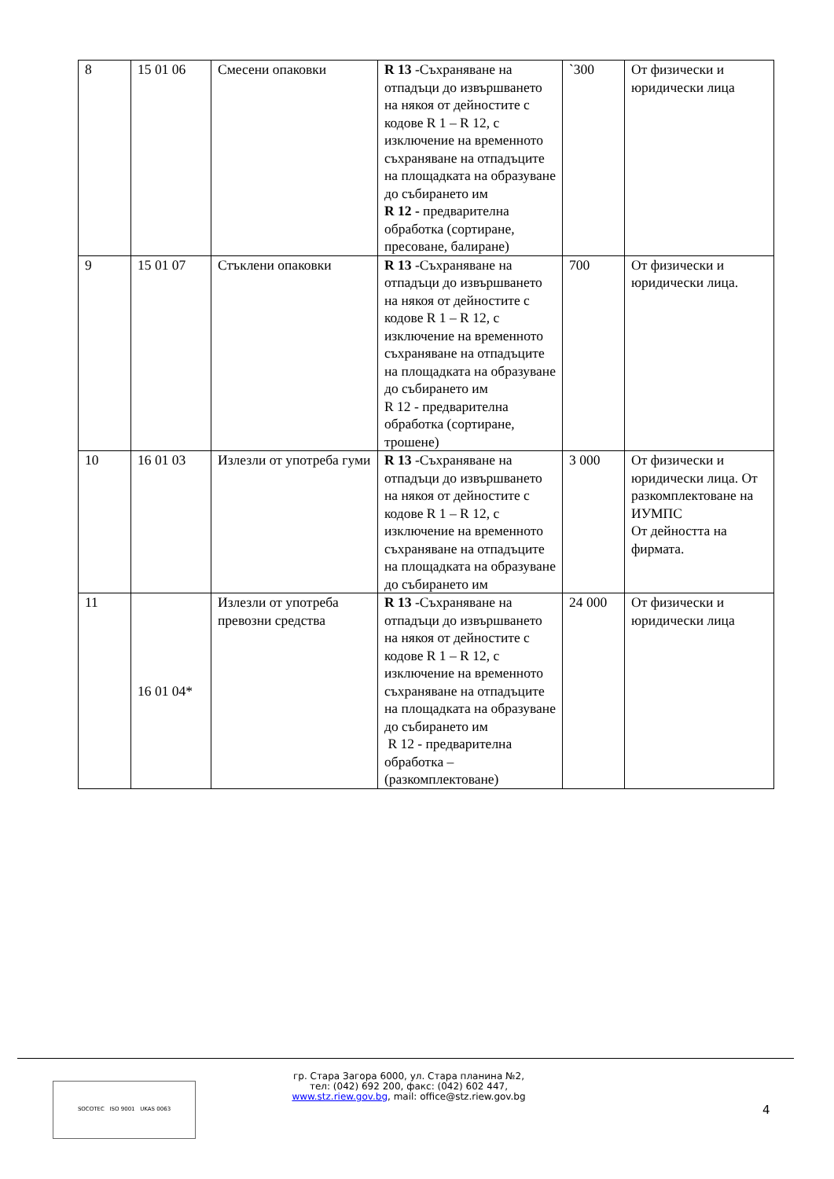| 8 | 15 01 06 | Смесени опаковки | R 13 -Съхраняване на отпадъци до извършването на някоя от дейностите с кодове R 1 – R 12, с изключение на временното съхраняване на отпадъците на площадката на образуване до събирането им R 12 - предварителна обработка (сортиране, пресоване, балиране) | `300 | От физически и юридически лица |
| 9 | 15 01 07 | Стъклени опаковки | R 13 -Съхраняване на отпадъци до извършването на някоя от дейностите с кодове R 1 – R 12, с изключение на временното съхраняване на отпадъците на площадката на образуване до събирането им R 12 - предварителна обработка (сортиране, трошене) | 700 | От физически и юридически лица. |
| 10 | 16 01 03 | Излезли от употреба гуми | R 13 -Съхраняване на отпадъци до извършването на някоя от дейностите с кодове R 1 – R 12, с изключение на временното съхраняване на отпадъците на площадката на образуване до събирането им | 3 000 | От физически и юридически лица. От разкомплектоване на ИУМПС От дейността на фирмата. |
| 11 | 16 01 04* | Излезли от употреба превозни средства | R 13 -Съхраняване на отпадъци до извършването на някоя от дейностите с кодове R 1 – R 12, с изключение на временното съхраняване на отпадъците на площадката на образуване до събирането им R 12 - предварителна обработка – (разкомплектоване) | 24 000 | От физически и юридически лица |
SOCOTEC ISO 9001 UKAS 0063
гр. Стара Загора 6000, ул. Стара планина №2,
тел: (042) 692 200, факс: (042) 602 447,
www.stz.riew.gov.bg, mail: office@stz.riew.gov.bg
4